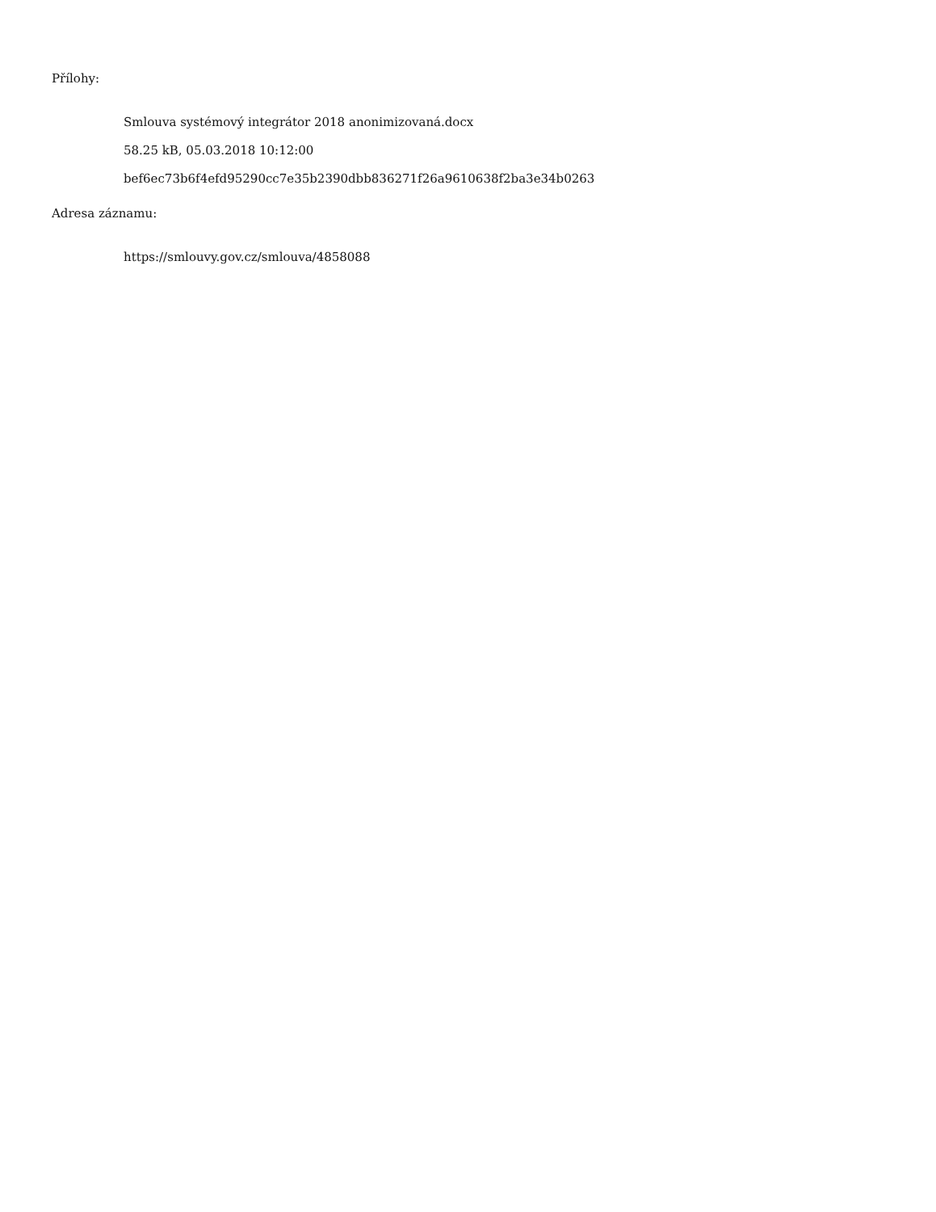Přílohy:
Smlouva systémový integrátor 2018 anonimizovaná.docx
58.25 kB, 05.03.2018 10:12:00
bef6ec73b6f4efd95290cc7e35b2390dbb836271f26a9610638f2ba3e34b0263
Adresa záznamu:
https://smlouvy.gov.cz/smlouva/4858088